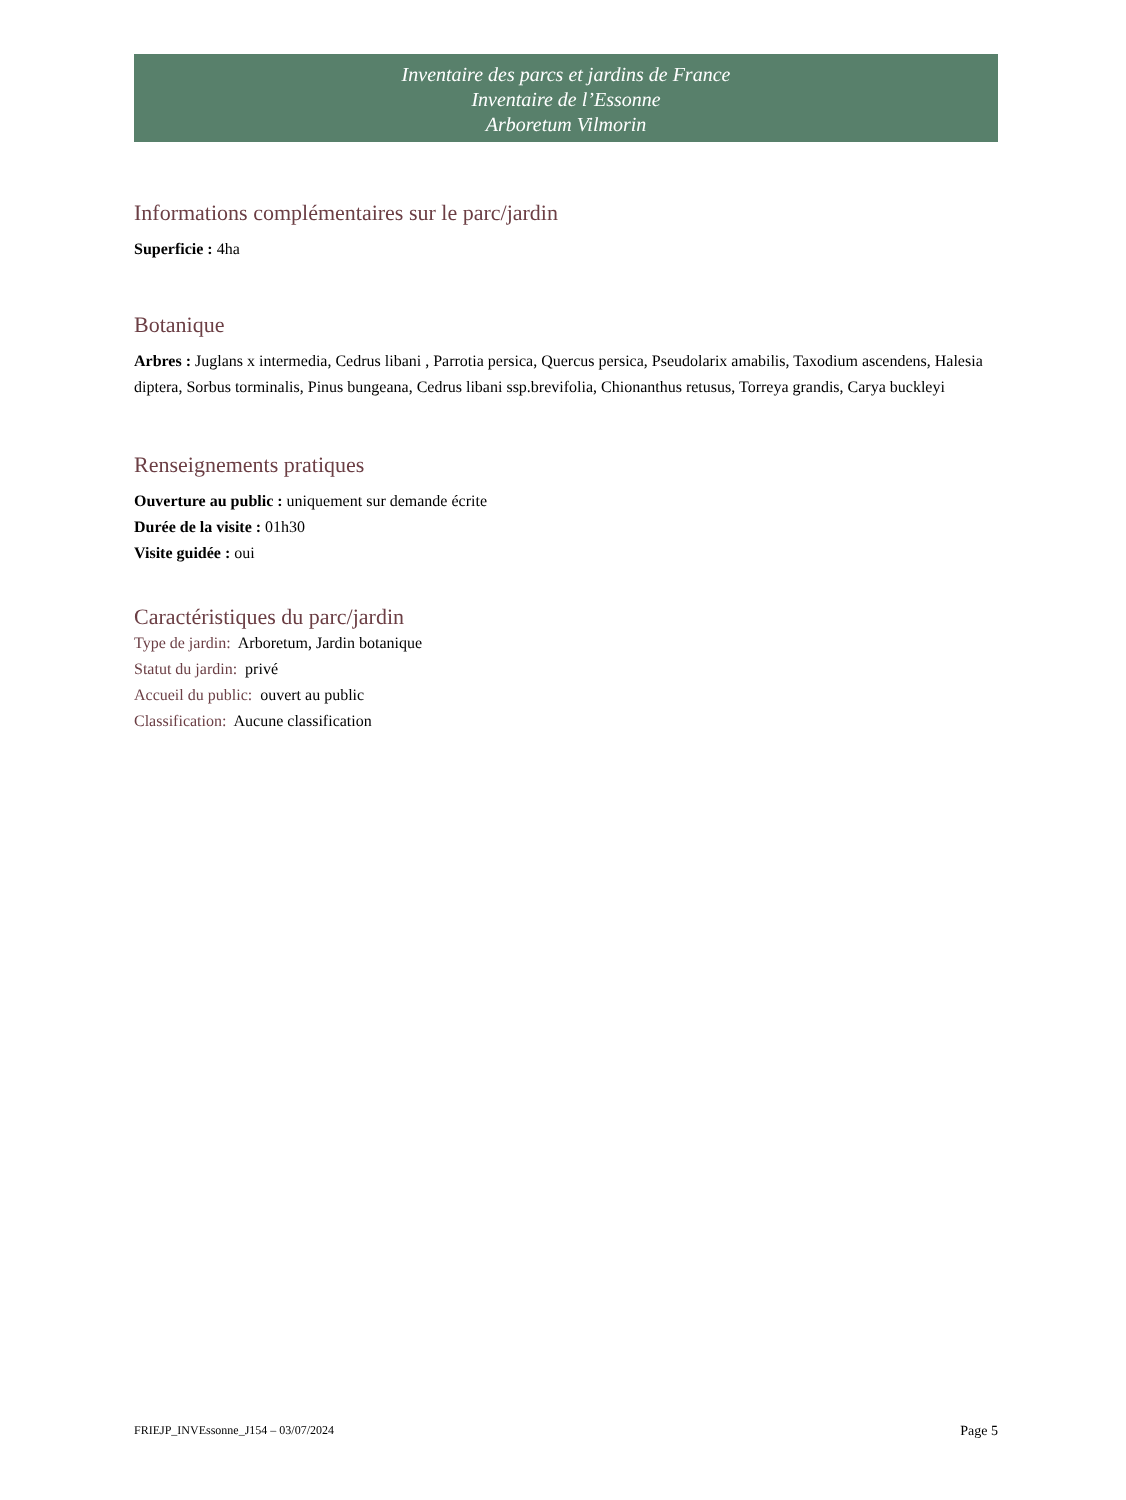Inventaire des parcs et jardins de France
Inventaire de l’Essonne
Arboretum Vilmorin
Informations complémentaires sur le parc/jardin
Superficie : 4ha
Botanique
Arbres : Juglans x intermedia, Cedrus libani , Parrotia persica, Quercus persica, Pseudolarix amabilis, Taxodium ascendens, Halesia diptera, Sorbus torminalis, Pinus bungeana, Cedrus libani ssp.brevifolia, Chionanthus retusus, Torreya grandis, Carya buckleyi
Renseignements pratiques
Ouverture au public : uniquement sur demande écrite
Durée de la visite : 01h30
Visite guidée : oui
Caractéristiques du parc/jardin
Type de jardin: Arboretum, Jardin botanique
Statut du jardin: privé
Accueil du public: ouvert au public
Classification: Aucune classification
FRIEJP_INVEssonne_J154 – 03/07/2024 Page 5